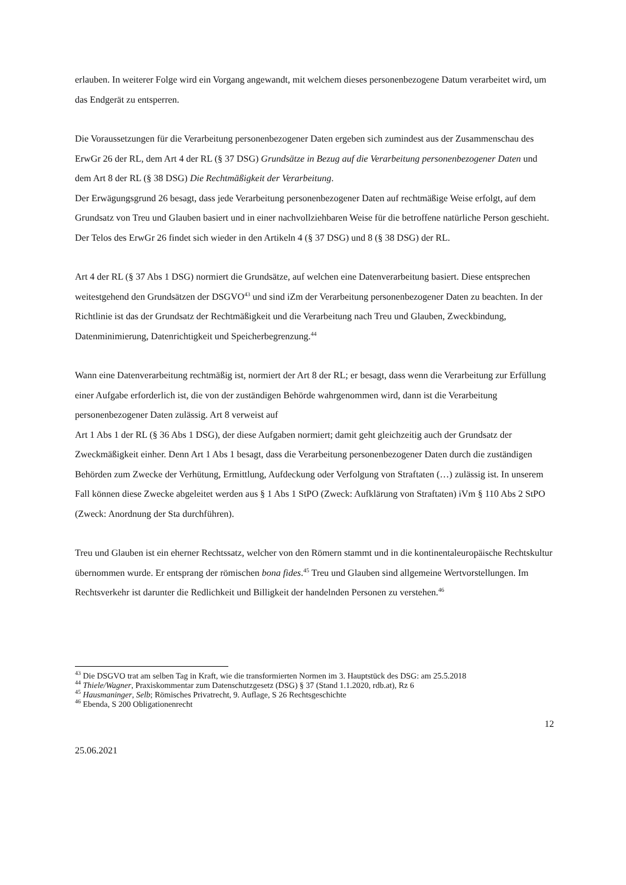erlauben. In weiterer Folge wird ein Vorgang angewandt, mit welchem dieses personenbezogene Datum verarbeitet wird, um das Endgerät zu entsperren.
Die Voraussetzungen für die Verarbeitung personenbezogener Daten ergeben sich zumindest aus der Zusammenschau des ErwGr 26 der RL, dem Art 4 der RL (§ 37 DSG) Grundsätze in Bezug auf die Verarbeitung personenbezogener Daten und dem Art 8 der RL (§ 38 DSG) Die Rechtmäßigkeit der Verarbeitung.
Der Erwägungsgrund 26 besagt, dass jede Verarbeitung personenbezogener Daten auf rechtmäßige Weise erfolgt, auf dem Grundsatz von Treu und Glauben basiert und in einer nachvollziehbaren Weise für die betroffene natürliche Person geschieht.
Der Telos des ErwGr 26 findet sich wieder in den Artikeln 4 (§ 37 DSG) und 8 (§ 38 DSG) der RL.
Art 4 der RL (§ 37 Abs 1 DSG) normiert die Grundsätze, auf welchen eine Datenverarbeitung basiert. Diese entsprechen weitestgehend den Grundsätzen der DSGVO<sup>43</sup> und sind iZm der Verarbeitung personenbezogener Daten zu beachten. In der Richtlinie ist das der Grundsatz der Rechtmäßigkeit und die Verarbeitung nach Treu und Glauben, Zweckbindung, Datenminimierung, Datenrichtigkeit und Speicherbegrenzung.<sup>44</sup>
Wann eine Datenverarbeitung rechtmäßig ist, normiert der Art 8 der RL; er besagt, dass wenn die Verarbeitung zur Erfüllung einer Aufgabe erforderlich ist, die von der zuständigen Behörde wahrgenommen wird, dann ist die Verarbeitung personenbezogener Daten zulässig. Art 8 verweist auf
Art 1 Abs 1 der RL (§ 36 Abs 1 DSG), der diese Aufgaben normiert; damit geht gleichzeitig auch der Grundsatz der Zweckmäßigkeit einher. Denn Art 1 Abs 1 besagt, dass die Verarbeitung personenbezogener Daten durch die zuständigen Behörden zum Zwecke der Verhütung, Ermittlung, Aufdeckung oder Verfolgung von Straftaten (…) zulässig ist. In unserem Fall können diese Zwecke abgeleitet werden aus § 1 Abs 1 StPO (Zweck: Aufklärung von Straftaten) iVm § 110 Abs 2 StPO (Zweck: Anordnung der Sta durchführen).
Treu und Glauben ist ein eherner Rechtssatz, welcher von den Römern stammt und in die kontinentaleuropäische Rechtskultur übernommen wurde. Er entsprang der römischen bona fides.<sup>45</sup> Treu und Glauben sind allgemeine Wertvorstellungen. Im Rechtsverkehr ist darunter die Redlichkeit und Billigkeit der handelnden Personen zu verstehen.<sup>46</sup>
<sup>43</sup> Die DSGVO trat am selben Tag in Kraft, wie die transformierten Normen im 3. Hauptstück des DSG: am 25.5.2018
<sup>44</sup> Thiele/Wagner, Praxiskommentar zum Datenschutzgesetz (DSG) § 37 (Stand 1.1.2020, rdb.at), Rz 6
<sup>45</sup> Hausmaninger, Selb; Römisches Privatrecht, 9. Auflage, S 26 Rechtsgeschichte
<sup>46</sup> Ebenda, S 200 Obligationenrecht
12
25.06.2021